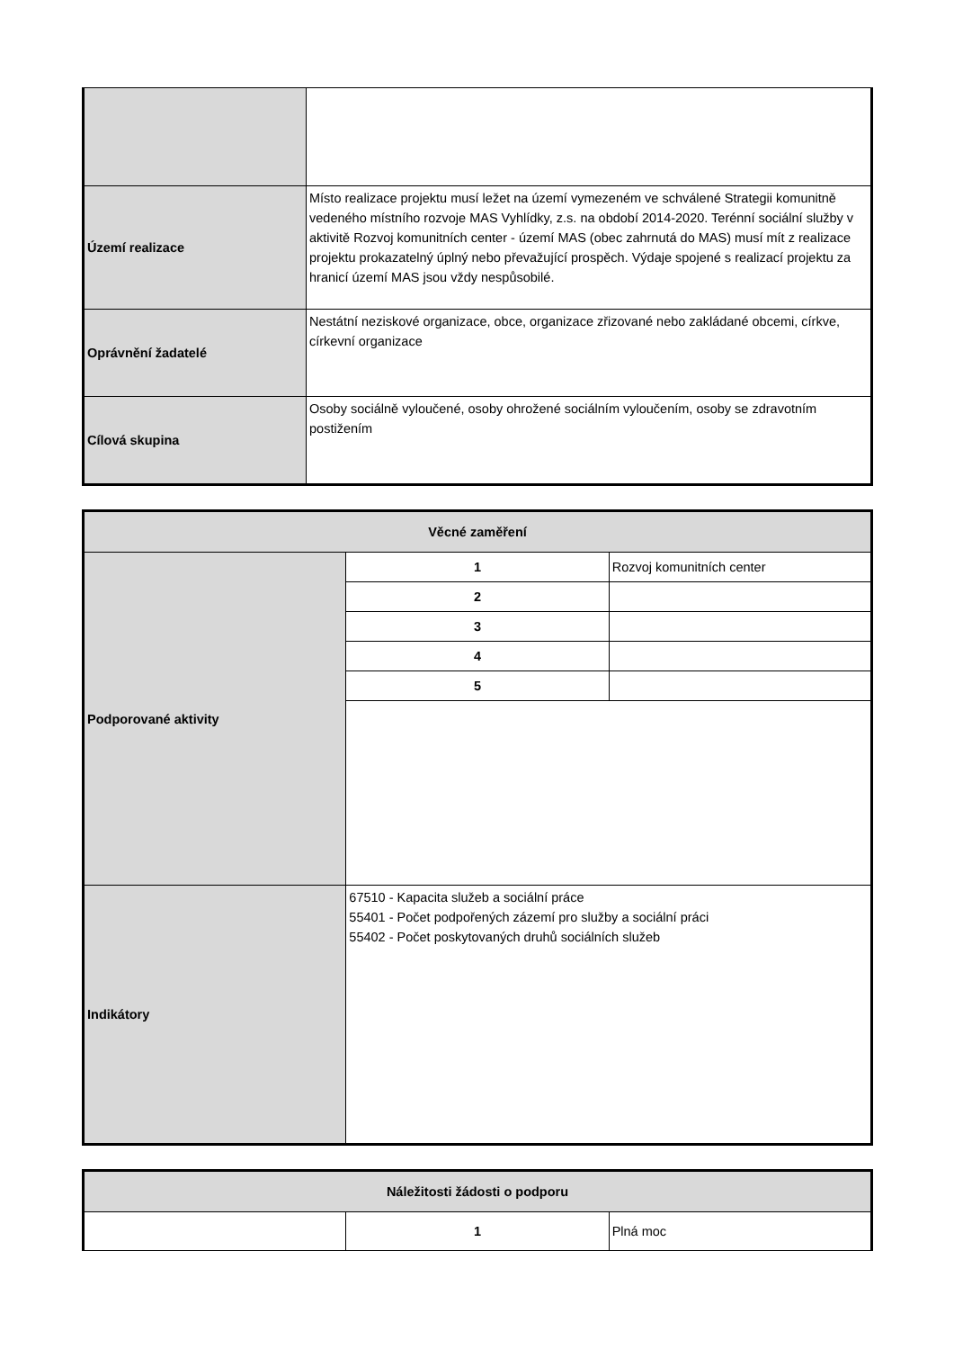| Území realizace | Místo realizace projektu musí ležet na území vymezeném ve schválené Strategii komunitně vedeného místního rozvoje MAS Vyhlídky, z.s. na období 2014-2020. Terénní sociální služby v aktivitě Rozvoj komunitních center - území MAS (obec zahrnutá do MAS) musí mít z realizace projektu prokazatelný úplný nebo převažující prospěch. Výdaje spojené s realizací projektu za hranicí území MAS jsou vždy nespůsobilé. |
| Oprávnění žadatelé | Nestátní neziskové organizace, obce, organizace zřizované nebo zakládané obcemi, církve, církevní organizace |
| Cílová skupina | Osoby sociálně vyloučené, osoby ohrožené sociálním vyloučením, osoby se zdravotním postižením |
| Věcné zaměření | | |
| Podporované aktivity | 1 | Rozvoj komunitních center |
| | 2 | |
| | 3 | |
| | 4 | |
| | 5 | |
| Indikátory | 67510 - Kapacita služeb a sociální práce 55401 - Počet podpořených zázemí pro služby a sociální práci 55402 - Počet poskytovaných druhů sociálních služeb | |
| Náležitosti žádosti o podporu | | |
| | 1 | Plná moc |